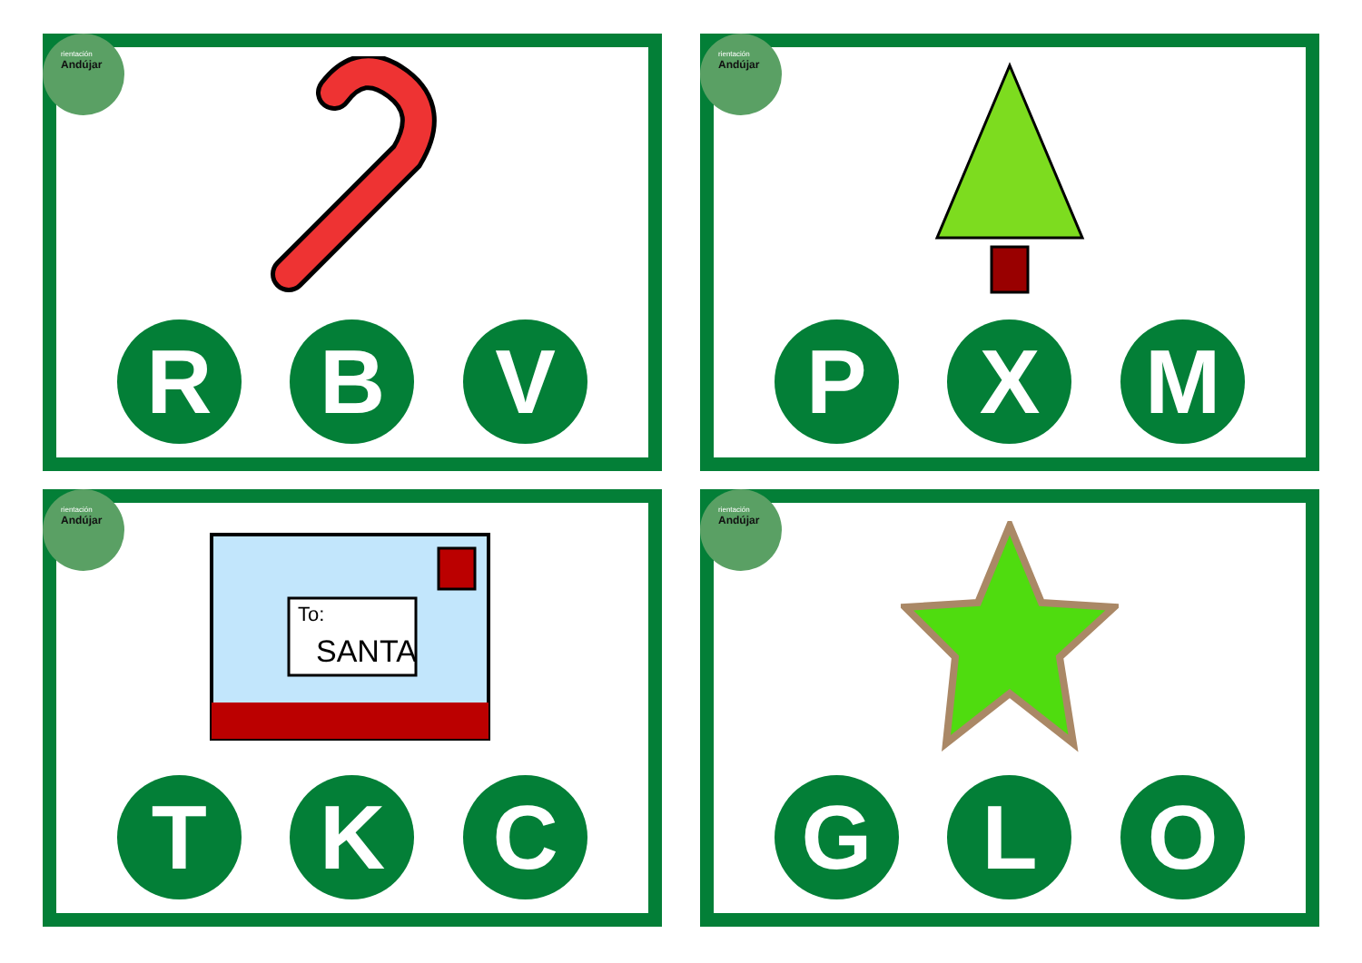rientación
Andújar
R B V
rientación
Andújar
P X M
rientación
Andújar
To:
SANTA
T K C
rientación
Andújar
G L O